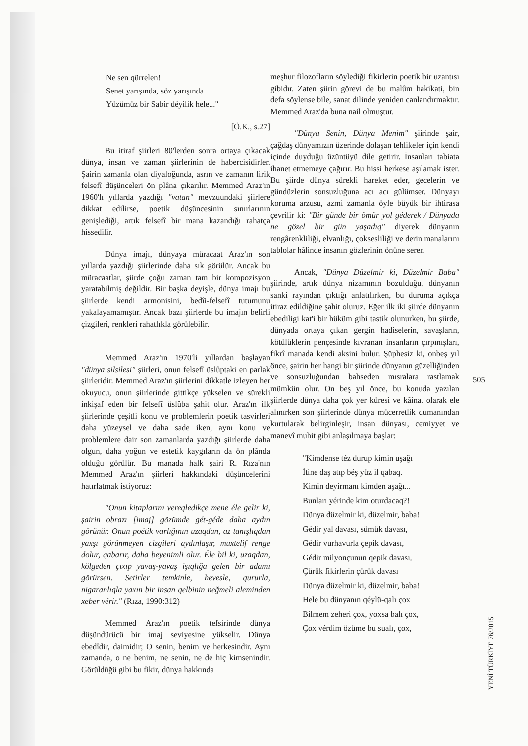Ne sen qürrelen!
Senet yarışında, söz yarışında
Yüzümüz bir Sabir déyilik hele..."
[Ö.K., s.27]
Bu itiraf şiirleri 80'lerden sonra ortaya çıkacak dünya, insan ve zaman şiirlerinin de habercisidirler. Şairin zamanla olan diyaloğunda, asrın ve zamanın lirik felsefî düşünceleri ön plâna çıkarılır. Memmed Araz'ın 1960'lı yıllarda yazdığı "vatan" mevzuundaki şiirlere dikkat edilirse, poetik düşüncesinin sınırlarının genişlediği, artık felsefî bir mana kazandığı rahatça hissedilir.
Dünya imajı, dünyaya müracaat Araz'ın son yıllarda yazdığı şiirlerinde daha sık görülür. Ancak bu müracaatlar, şiirde çoğu zaman tam bir kompozisyon yaratabilmiş değildir. Bir başka deyişle, dünya imajı bu şiirlerde kendi armonisini, bedîi-felsefî tutumunu yakalayamamıştır. Ancak bazı şiirlerde bu imajın belirli çizgileri, renkleri rahatlıkla görülebilir.
Memmed Araz'ın 1970'li yıllardan başlayan "dünya silsilesi" şiirleri, onun felsefî üslûptaki en parlak şiirleridir. Memmed Araz'ın şiirlerini dikkatle izleyen her okuyucu, onun şiirlerinde gittikçe yükselen ve sürekli inkişaf eden bir felsefî üslûba şahit olur. Araz'ın ilk şiirlerinde çeşitli konu ve problemlerin poetik tasvirleri daha yüzeysel ve daha sade iken, aynı konu ve problemlere dair son zamanlarda yazdığı şiirlerde daha olgun, daha yoğun ve estetik kaygıların da ön plânda olduğu görülür. Bu manada halk şairi R. Rıza'nın Memmed Araz'ın şiirleri hakkındaki düşüncelerini hatırlatmak istiyoruz:
"Onun kitaplarını vereqledikçe mene éle gelir ki, şairin obrazı [imaj] gözümde gét-géde daha aydın görünür. Onun poétik varlığının uzaqdan, az tanışlıqdan yaxşı görünmeyen cizgileri aydınlaşır, muxtelif renge dolur, qabarır, daha beyenimli olur. Éle bil ki, uzaqdan, kölgeden çıxıp yavaş-yavaş işıqlığa gelen bir adamı görürsen. Setirler temkinle, hevesle, qururla, nigaranlıqla yaxın bir insan qelbinin neğmeli aleminden xeber vérir." (Rıza, 1990:312)
Memmed Araz'ın poetik tefsirinde dünya düşündürücü bir imaj seviyesine yükselir. Dünya ebedîdir, daimidir; O senin, benim ve herkesindir. Aynı zamanda, o ne benim, ne senin, ne de hiç kimsenindir. Görüldüğü gibi bu fikir, dünya hakkında
meşhur filozofların söylediği fikirlerin poetik bir uzantısı gibidır. Zaten şiirin görevi de bu malûm hakikati, bin defa söylense bile, sanat dilinde yeniden canlandırmaktır. Memmed Araz'da buna nail olmuştur.
"Dünya Senin, Dünya Menim" şiirinde şair, çağdaş dünyamızın üzerinde dolaşan tehlikeler için kendi içinde duyduğu üzüntüyü dile getirir. İnsanları tabiata ihanet etmemeye çağırır. Bu hissi herkese aşılamak ister. Bu şiirde dünya sürekli hareket eder, gecelerin ve gündüzlerin sonsuzluğuna acı acı gülümser. Dünyayı koruma arzusu, azmi zamanla öyle büyük bir ihtirasa çevrilir ki: "Bir günde bir ömür yol géderek / Dünyada ne gözel bir gün yaşadıq" diyerek dünyanın rengârenkliliği, elvanlığı, çoksesliliği ve derin manalarını tablolar hâlinde insanın gözlerinin önüne serer.
Ancak, "Dünya Düzelmir ki, Düzelmir Baba" şiirinde, artık dünya nizamının bozulduğu, dünyanın sanki rayından çıktığı anlatılırken, bu duruma açıkça itiraz edildiğine şahit oluruz. Eğer ilk iki şiirde dünyanın ebediligi kat'i bir hüküm gibi tastik olunurken, bu şiirde, dünyada ortaya çıkan gergin hadiselerin, savaşların, kötülüklerin pençesinde kıvranan insanların çırpınışları, fikrî manada kendi aksini bulur. Şüphesiz ki, onbeş yıl önce, şairin her hangi bir şiirinde dünyanın güzelliğinden ve sonsuzluğundan bahseden mısralara rastlamak mümkün olur. On beş yıl önce, bu konuda yazılan şiirlerde dünya daha çok yer küresi ve kâinat olarak ele alınırken son şiirlerinde dünya mücerretlik dumanından kurtularak belirginleşir, insan dünyası, cemiyyet ve manevî muhit gibi anlaşılmaya başlar:
"Kimdense téz durup kimin uşağı
İtine daş atıp béş yüz il qabaq.
Kimin deyirmanı kimden aşağı...
Bunları yérinde kim oturdacaq?!
Dünya düzelmir ki, düzelmir, baba!
Gédir yal davası, sümük davası,
Gédir vurhavurla çepik davası,
Gédir milyonçunun qepik davası,
Çürük fikirlerin çürük davası
Dünya düzelmir ki, düzelmir, baba!
Hele bu dünyanın qéylü-qalı çox
Bilmem zeheri çox, yoxsa balı çox,
Çox vérdim özüme bu sualı, çox,
505
YENİ TÜRKİYE 76/2015